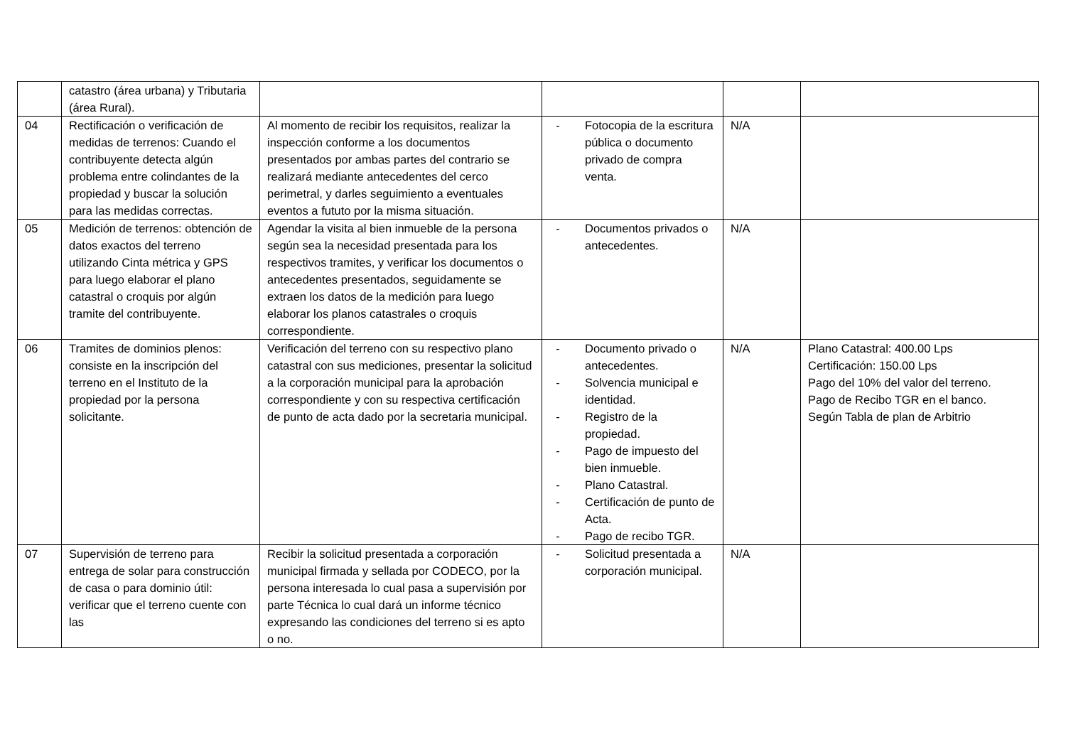| | catastro (área urbana) y Tributaria (área Rural). | | | | |
| 04 | Rectificación o verificación de medidas de terrenos: Cuando el contribuyente detecta algún problema entre colindantes de la propiedad y buscar la solución para las medidas correctas. | Al momento de recibir los requisitos, realizar la inspección conforme a los documentos presentados por ambas partes del contrario se realizará mediante antecedentes del cerco perimetral, y darles seguimiento a eventuales eventos a fututo por la misma situación. | - Fotocopia de la escritura pública o documento privado de compra venta. | N/A | |
| 05 | Medición de terrenos: obtención de datos exactos del terreno utilizando Cinta métrica y GPS para luego elaborar el plano catastral o croquis por algún tramite del contribuyente. | Agendar la visita al bien inmueble de la persona según sea la necesidad presentada para los respectivos tramites, y verificar los documentos o antecedentes presentados, seguidamente se extraen los datos de la medición para luego elaborar los planos catastrales o croquis correspondiente. | - Documentos privados o antecedentes. | N/A | |
| 06 | Tramites de dominios plenos: consiste en la inscripción del terreno en el Instituto de la propiedad por la persona solicitante. | Verificación del terreno con su respectivo plano catastral con sus mediciones, presentar la solicitud a la corporación municipal para la aprobación correspondiente y con su respectiva certificación de punto de acta dado por la secretaria municipal. | - Documento privado o antecedentes. - Solvencia municipal e identidad. - Registro de la propiedad. - Pago de impuesto del bien inmueble. - Plano Catastral. - Certificación de punto de Acta. - Pago de recibo TGR. | N/A | Plano Catastral: 400.00 Lps Certificación: 150.00 Lps Pago del 10% del valor del terreno. Pago de Recibo TGR en el banco. Según Tabla de plan de Arbitrio |
| 07 | Supervisión de terreno para entrega de solar para construcción de casa o para dominio útil: verificar que el terreno cuente con las | Recibir la solicitud presentada a corporación municipal firmada y sellada por CODECO, por la persona interesada lo cual pasa a supervisión por parte Técnica lo cual dará un informe técnico expresando las condiciones del terreno si es apto o no. | - Solicitud presentada a corporación municipal. | N/A | |